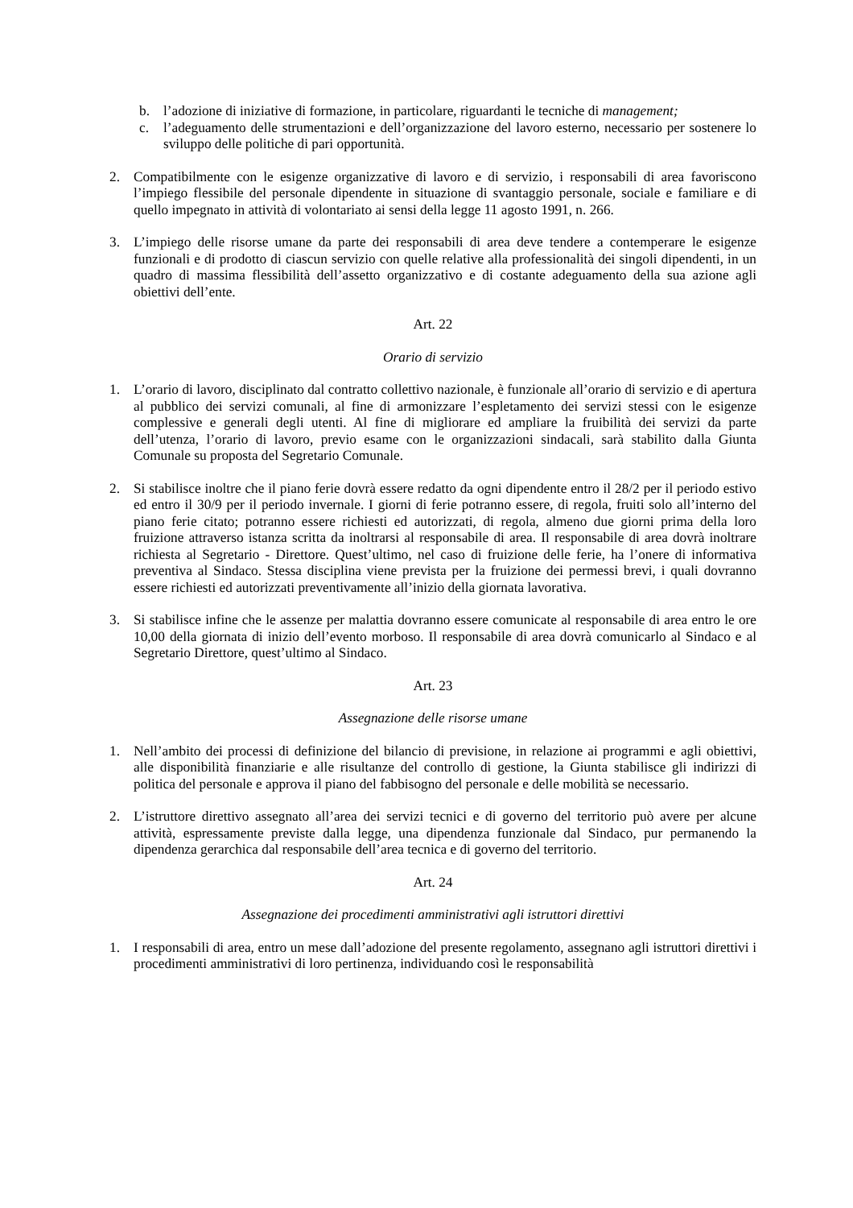b. l’adozione di iniziative di formazione, in particolare, riguardanti le tecniche di management;
c. l’adeguamento delle strumentazioni e dell’organizzazione del lavoro esterno, necessario per sostenere lo sviluppo delle politiche di pari opportunità.
2. Compatibilmente con le esigenze organizzative di lavoro e di servizio, i responsabili di area favoriscono l’impiego flessibile del personale dipendente in situazione di svantaggio personale, sociale e familiare e di quello impegnato in attività di volontariato ai sensi della legge 11 agosto 1991, n. 266.
3. L’impiego delle risorse umane da parte dei responsabili di area deve tendere a contemperare le esigenze funzionali e di prodotto di ciascun servizio con quelle relative alla professionalità dei singoli dipendenti, in un quadro di massima flessibilità dell’assetto organizzativo e di costante adeguamento della sua azione agli obiettivi dell’ente.
Art. 22
Orario di servizio
1. L’orario di lavoro, disciplinato dal contratto collettivo nazionale, è funzionale all’orario di servizio e di apertura al pubblico dei servizi comunali, al fine di armonizzare l’espletamento dei servizi stessi con le esigenze complessive e generali degli utenti. Al fine di migliorare ed ampliare la fruibilità dei servizi da parte dell’utenza, l’orario di lavoro, previo esame con le organizzazioni sindacali, sarà stabilito dalla Giunta Comunale su proposta del Segretario Comunale.
2. Si stabilisce inoltre che il piano ferie dovrà essere redatto da ogni dipendente entro il 28/2 per il periodo estivo ed entro il 30/9 per il periodo invernale. I giorni di ferie potranno essere, di regola, fruiti solo all’interno del piano ferie citato; potranno essere richiesti ed autorizzati, di regola, almeno due giorni prima della loro fruizione attraverso istanza scritta da inoltrarsi al responsabile di area. Il responsabile di area dovrà inoltrare richiesta al Segretario - Direttore. Quest’ultimo, nel caso di fruizione delle ferie, ha l’onere di informativa preventiva al Sindaco. Stessa disciplina viene prevista per la fruizione dei permessi brevi, i quali dovranno essere richiesti ed autorizzati preventivamente all’inizio della giornata lavorativa.
3. Si stabilisce infine che le assenze per malattia dovranno essere comunicate al responsabile di area entro le ore 10,00 della giornata di inizio dell’evento morboso. Il responsabile di area dovrà comunicarlo al Sindaco e al Segretario Direttore, quest’ultimo al Sindaco.
Art. 23
Assegnazione delle risorse umane
1. Nell’ambito dei processi di definizione del bilancio di previsione, in relazione ai programmi e agli obiettivi, alle disponibilità finanziarie e alle risultanze del controllo di gestione, la Giunta stabilisce gli indirizzi di politica del personale e approva il piano del fabbisogno del personale e delle mobilità se necessario.
2. L’istruttore direttivo assegnato all’area dei servizi tecnici e di governo del territorio può avere per alcune attività, espressamente previste dalla legge, una dipendenza funzionale dal Sindaco, pur permanendo la dipendenza gerarchica dal responsabile dell’area tecnica e di governo del territorio.
Art. 24
Assegnazione dei procedimenti amministrativi agli istruttori direttivi
1. I responsabili di area, entro un mese dall’adozione del presente regolamento, assegnano agli istruttori direttivi i procedimenti amministrativi di loro pertinenza, individuando così le responsabilità